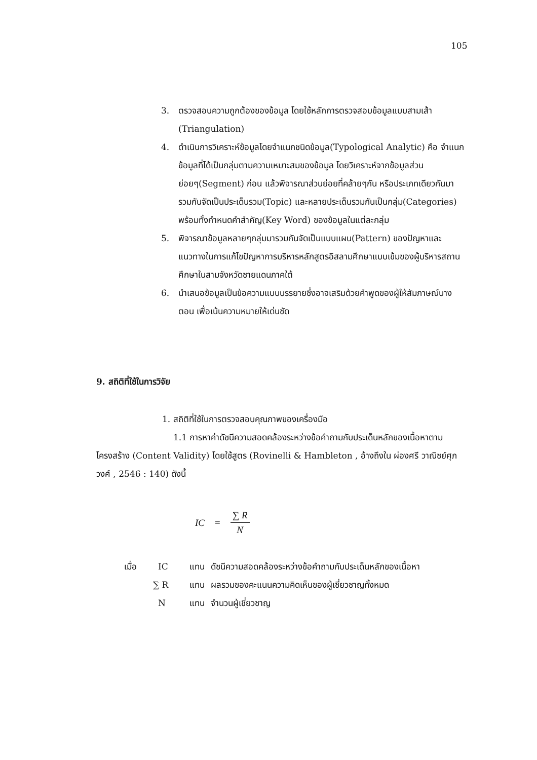105
3. ตรวจสอบความถูกต้องของข้อมูล โดยใช้หลักการตรวจสอบข้อมูลแบบสามเส้า (Triangulation)
4. ดำเนินการวิเคราะห์ข้อมูลโดยจำแนกชนิดข้อมูล(Typological Analytic) คือ จำแนกข้อมูลที่ได้เป็นกลุ่มตามความเหมาะสมของข้อมูล โดยวิเคราะห์จากข้อมูลส่วนย่อยๆ(Segment) ก่อน แล้วพิจารณาส่วนย่อยที่คล้ายๆกัน หรือประเภทเดียวกันมารวมกันจัดเป็นประเด็นรวม(Topic) และหลายประเด็นรวมกันเป็นกลุ่ม(Categories) พร้อมทั้งกำหนดคำสำคัญ(Key Word) ของข้อมูลในแต่ละกลุ่ม
5. พิจารณาข้อมูลหลายๆกลุ่มมารวมกันจัดเป็นแบบแผน(Pattern) ของปัญหาและแนวทางในการแก้ไขปัญหาการบริหารหลักสูตรอิสลามศึกษาแบบเข้มของผู้บริหารสถานศึกษาในสามจังหวัดชายแดนภาคใต้
6. นำเสนอข้อมูลเป็นข้อความแบบบรรยายซึ่งอาจเสริมด้วยคำพูดของผู้ให้สัมภาษณ์บางตอน เพื่อเน้นความหมายให้เด่นชัด
9. สถิติที่ใช้ในการวิจัย
1. สถิติที่ใช้ในการตรวจสอบคุณภาพของเครื่องมือ
1.1 การหาค่าดัชนีความสอดคล้องระหว่างข้อคำถามกับประเด็นหลักของเนื้อหาตามโครงสร้าง (Content Validity) โดยใช้สูตร (Rovinelli & Hambleton , อ้างถึงใน ผ่องศรี วาณิชย์ศุภวงศ์ , 2546 : 140) ดังนี้
IC = ∑ R N
| เมื่อ | IC | แทน | ดัชนีความสอดคล้องระหว่างข้อคำถามกับประเด็นหลักของเนื้อหา |
| | ∑ R | แทน | ผลรวมของคะแนนความคิดเห็นของผู้เชี่ยวชาญทั้งหมด |
| | N | แทน | จำนวนผู้เชี่ยวชาญ |